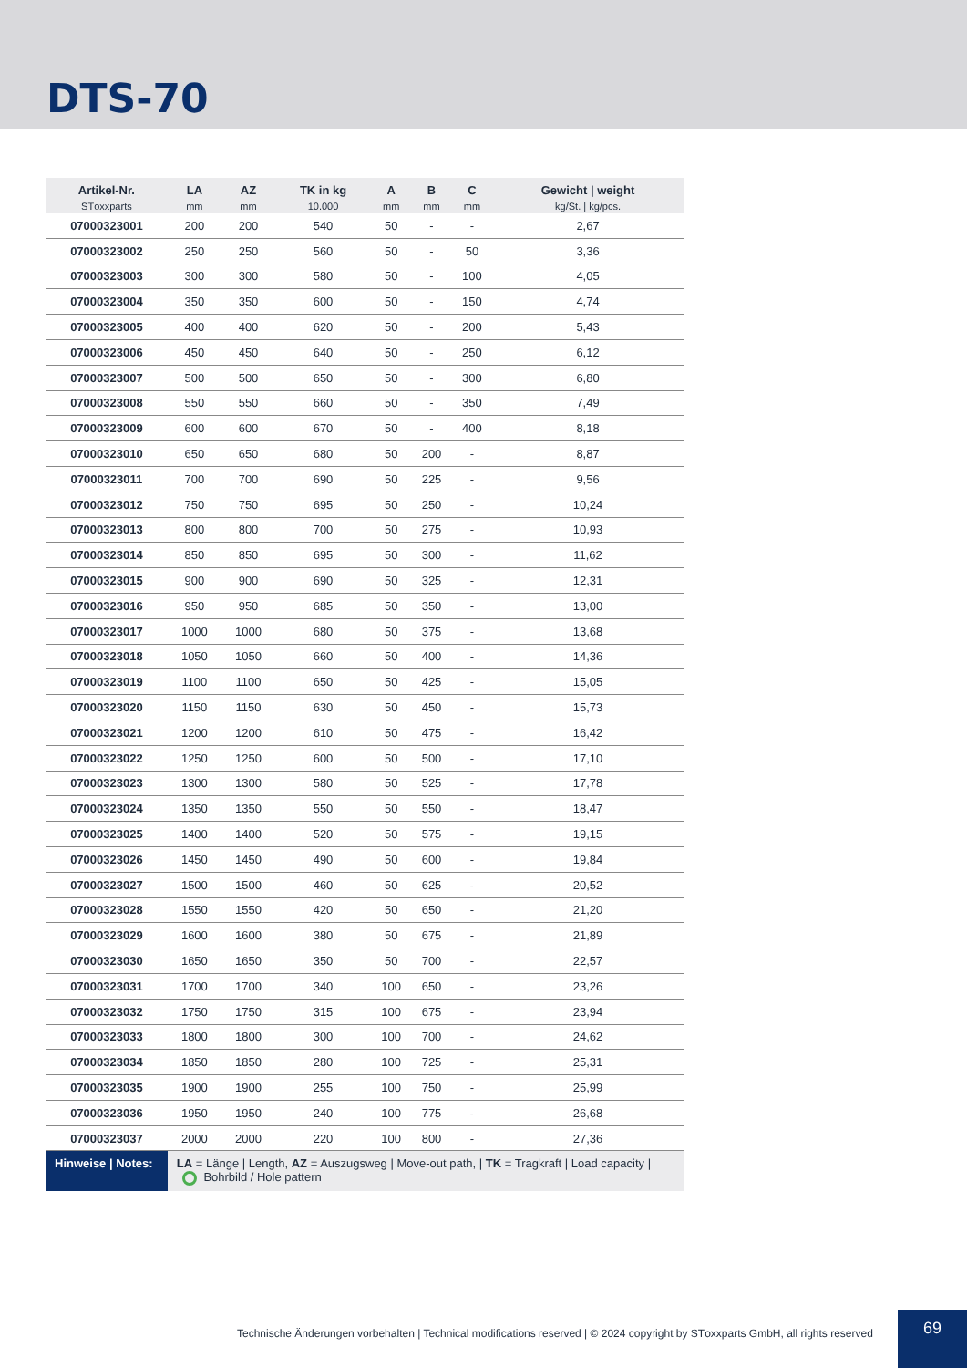DTS-70
| Artikel-Nr. STоxxparts | LA mm | AZ mm | TK in kg 10.000 | A mm | B mm | C mm | Gewicht / weight kg/St. / kg/pcs. |
| --- | --- | --- | --- | --- | --- | --- | --- |
| 07000323001 | 200 | 200 | 540 | 50 | - | - | 2,67 |
| 07000323002 | 250 | 250 | 560 | 50 | - | 50 | 3,36 |
| 07000323003 | 300 | 300 | 580 | 50 | - | 100 | 4,05 |
| 07000323004 | 350 | 350 | 600 | 50 | - | 150 | 4,74 |
| 07000323005 | 400 | 400 | 620 | 50 | - | 200 | 5,43 |
| 07000323006 | 450 | 450 | 640 | 50 | - | 250 | 6,12 |
| 07000323007 | 500 | 500 | 650 | 50 | - | 300 | 6,80 |
| 07000323008 | 550 | 550 | 660 | 50 | - | 350 | 7,49 |
| 07000323009 | 600 | 600 | 670 | 50 | - | 400 | 8,18 |
| 07000323010 | 650 | 650 | 680 | 50 | 200 | - | 8,87 |
| 07000323011 | 700 | 700 | 690 | 50 | 225 | - | 9,56 |
| 07000323012 | 750 | 750 | 695 | 50 | 250 | - | 10,24 |
| 07000323013 | 800 | 800 | 700 | 50 | 275 | - | 10,93 |
| 07000323014 | 850 | 850 | 695 | 50 | 300 | - | 11,62 |
| 07000323015 | 900 | 900 | 690 | 50 | 325 | - | 12,31 |
| 07000323016 | 950 | 950 | 685 | 50 | 350 | - | 13,00 |
| 07000323017 | 1000 | 1000 | 680 | 50 | 375 | - | 13,68 |
| 07000323018 | 1050 | 1050 | 660 | 50 | 400 | - | 14,36 |
| 07000323019 | 1100 | 1100 | 650 | 50 | 425 | - | 15,05 |
| 07000323020 | 1150 | 1150 | 630 | 50 | 450 | - | 15,73 |
| 07000323021 | 1200 | 1200 | 610 | 50 | 475 | - | 16,42 |
| 07000323022 | 1250 | 1250 | 600 | 50 | 500 | - | 17,10 |
| 07000323023 | 1300 | 1300 | 580 | 50 | 525 | - | 17,78 |
| 07000323024 | 1350 | 1350 | 550 | 50 | 550 | - | 18,47 |
| 07000323025 | 1400 | 1400 | 520 | 50 | 575 | - | 19,15 |
| 07000323026 | 1450 | 1450 | 490 | 50 | 600 | - | 19,84 |
| 07000323027 | 1500 | 1500 | 460 | 50 | 625 | - | 20,52 |
| 07000323028 | 1550 | 1550 | 420 | 50 | 650 | - | 21,20 |
| 07000323029 | 1600 | 1600 | 380 | 50 | 675 | - | 21,89 |
| 07000323030 | 1650 | 1650 | 350 | 50 | 700 | - | 22,57 |
| 07000323031 | 1700 | 1700 | 340 | 100 | 650 | - | 23,26 |
| 07000323032 | 1750 | 1750 | 315 | 100 | 675 | - | 23,94 |
| 07000323033 | 1800 | 1800 | 300 | 100 | 700 | - | 24,62 |
| 07000323034 | 1850 | 1850 | 280 | 100 | 725 | - | 25,31 |
| 07000323035 | 1900 | 1900 | 255 | 100 | 750 | - | 25,99 |
| 07000323036 | 1950 | 1950 | 240 | 100 | 775 | - | 26,68 |
| 07000323037 | 2000 | 2000 | 220 | 100 | 800 | - | 27,36 |
| Hinweise / Notes: | LA = Länge / Length, AZ = Auszugsweg / Move-out path, / TK = Tragkraft / Load capacity / Bohrbild / Hole pattern | | | | | | |
Technische Änderungen vorbehalten | Technical modifications reserved | © 2024 copyright by STоxxparts GmbH, all rights reserved
69